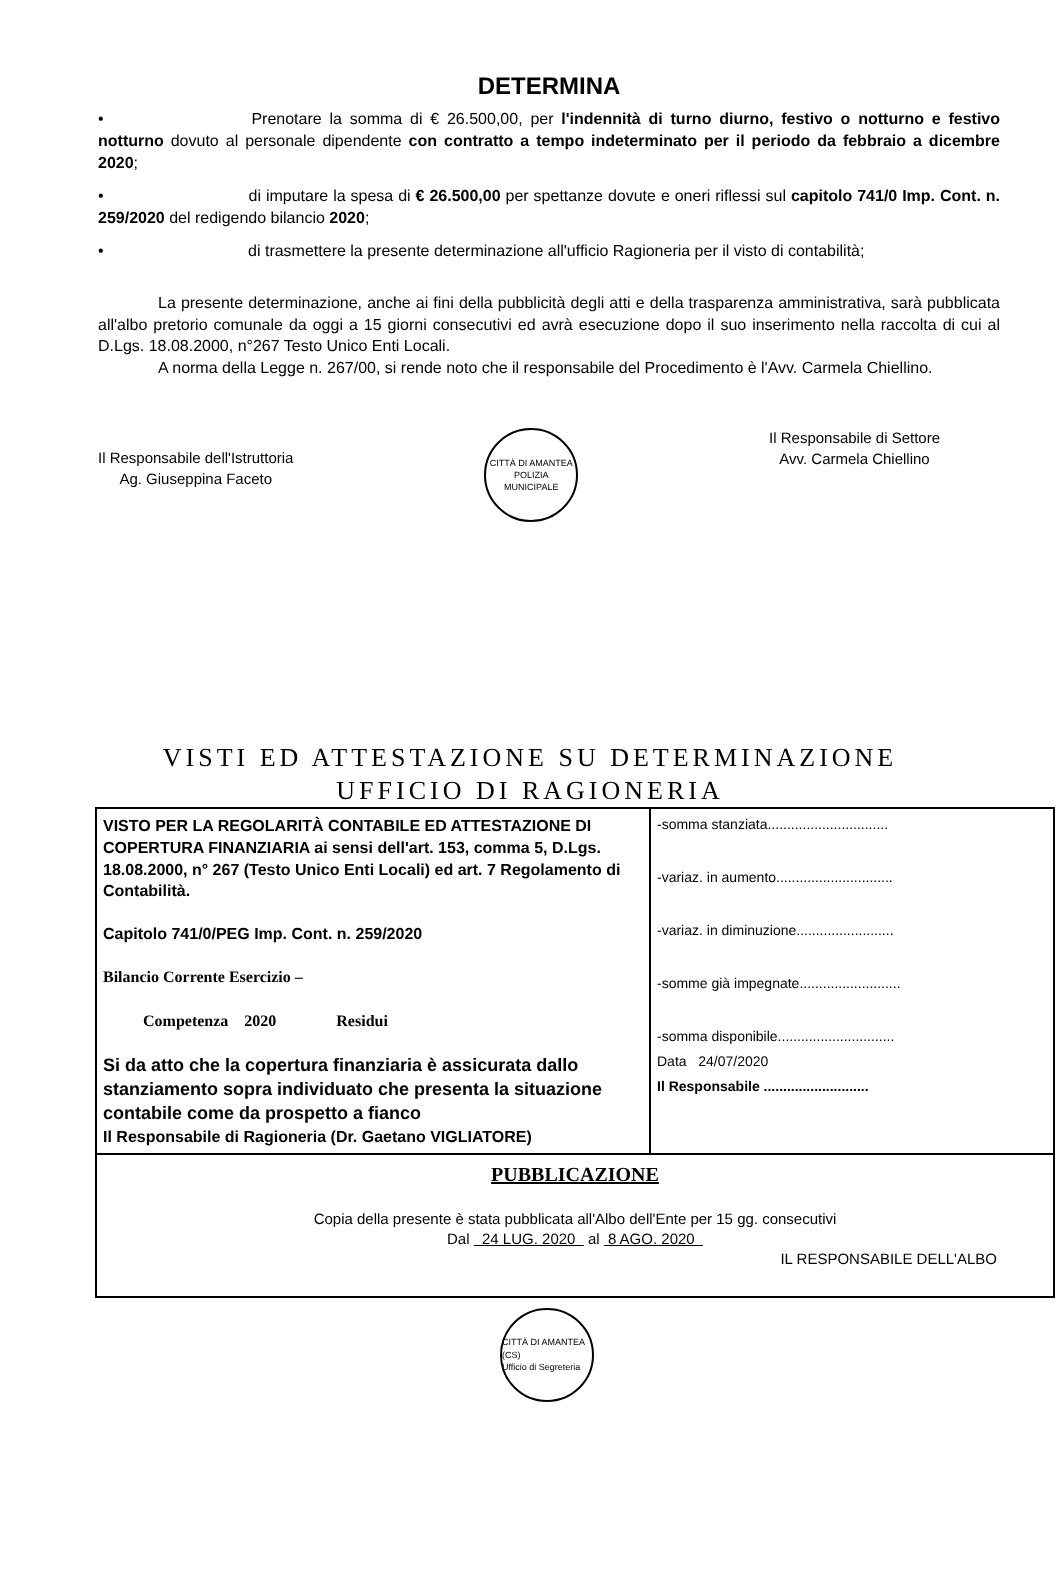DETERMINA
• Prenotare la somma di € 26.500,00, per l'indennità di turno diurno, festivo o notturno e festivo notturno dovuto al personale dipendente con contratto a tempo indeterminato per il periodo da febbraio a dicembre 2020;
• di imputare la spesa di € 26.500,00 per spettanze dovute e oneri riflessi sul capitolo 741/0 Imp. Cont. n. 259/2020 del redigendo bilancio 2020;
• di trasmettere la presente determinazione all'ufficio Ragioneria per il visto di contabilità;
La presente determinazione, anche ai fini della pubblicità degli atti e della trasparenza amministrativa, sarà pubblicata all'albo pretorio comunale da oggi a 15 giorni consecutivi ed avrà esecuzione dopo il suo inserimento nella raccolta di cui al D.Lgs. 18.08.2000, n°267 Testo Unico Enti Locali.
A norma della Legge n. 267/00, si rende noto che il responsabile del Procedimento è l'Avv. Carmela Chiellino.
Il Responsabile dell'Istruttoria
Ag. Giuseppina Faceto
CITTÀ DI AMANTEA
POLIZIA MUNICIPALE
Il Responsabile di Settore
Avv. Carmela Chiellino
VISTI ED ATTESTAZIONE SU DETERMINAZIONE
UFFICIO DI RAGIONERIA
| VISTO PER LA REGOLARITÀ CONTABILE ED ATTESTAZIONE DI COPERTURA FINANZIARIA ai sensi dell'art. 153, comma 5, D.Lgs. 18.08.2000, n° 267 (Testo Unico Enti Locali) ed art. 7 Regolamento di Contabilità. Capitolo 741/0/PEG Imp. Cont. n. 259/2020 Bilancio Corrente Esercizio – Competenza 2020 Residui Si da atto che la copertura finanziaria è assicurata dallo stanziamento sopra individuato che presenta la situazione contabile come da prospetto a fianco Il Responsabile di Ragioneria (Dr. Gaetano VIGLIATORE) | -somma stanziata............................... -variaz. in aumento.............................. -variaz. in diminuzione......................... -somme già impegnate.......................... -somma disponibile.............................. Data 24/07/2020 Il Responsabile ........................... |
| PUBBLICAZIONE Copia della presente è stata pubblicata all'Albo dell'Ente per 15 gg. consecutivi Dal 24 LUG. 2020 al 8 AGO. 2020 IL RESPONSABILE DELL'ALBO | |
CITTÀ DI AMANTEA (CS)
Ufficio di Segreteria